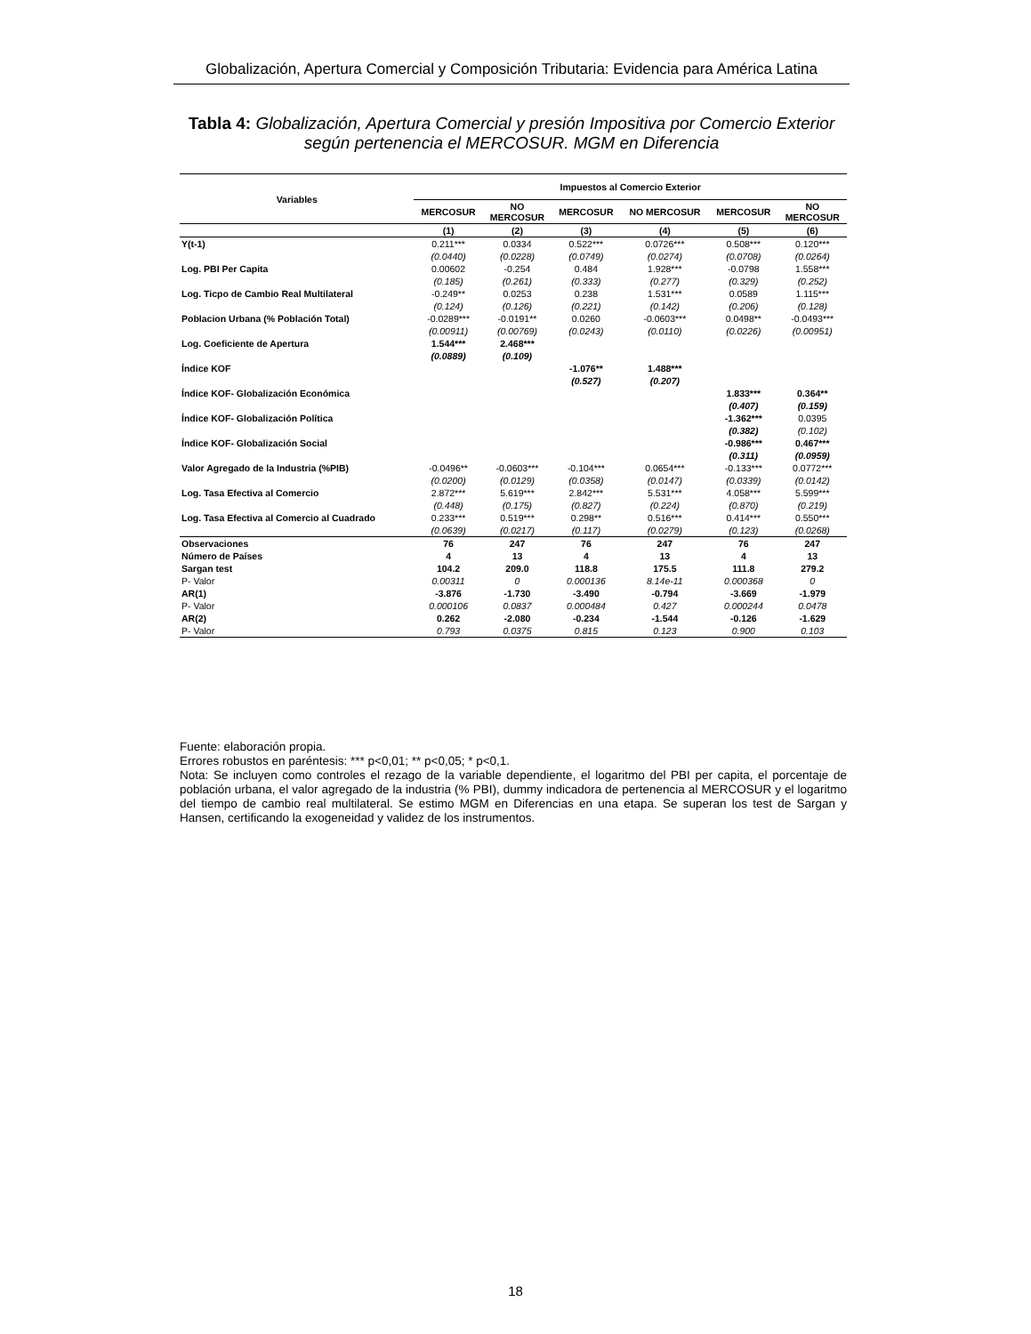Globalización, Apertura Comercial y Composición Tributaria: Evidencia para América Latina
Tabla 4: Globalización, Apertura Comercial y presión Impositiva por Comercio Exterior según pertenencia el MERCOSUR. MGM en Diferencia
| Variables | Impuestos al Comercio Exterior | | | | | |
| --- | --- | --- | --- | --- | --- | --- |
| | MERCOSUR | NO MERCOSUR | MERCOSUR | NO MERCOSUR | MERCOSUR | NO MERCOSUR |
| | (1) | (2) | (3) | (4) | (5) | (6) |
| Y(t-1) | 0.211*** | 0.0334 | 0.522*** | 0.0726*** | 0.508*** | 0.120*** |
| | (0.0440) | (0.0228) | (0.0749) | (0.0274) | (0.0708) | (0.0264) |
| Log. PBI Per Capita | 0.00602 | -0.254 | 0.484 | 1.928*** | -0.0798 | 1.558*** |
| | (0.185) | (0.261) | (0.333) | (0.277) | (0.329) | (0.252) |
| Log. Ticpo de Cambio Real Multilateral | -0.249** | 0.0253 | 0.238 | 1.531*** | 0.0589 | 1.115*** |
| | (0.124) | (0.126) | (0.221) | (0.142) | (0.206) | (0.128) |
| Poblacion Urbana (% Población Total) | -0.0289*** | -0.0191** | 0.0260 | -0.0603*** | 0.0498** | -0.0493*** |
| | (0.00911) | (0.00769) | (0.0243) | (0.0110) | (0.0226) | (0.00951) |
| Log. Coeficiente de Apertura | 1.544*** | 2.468*** | | | | |
| | (0.0889) | (0.109) | | | | |
| Índice KOF | | | -1.076** | 1.488*** | | |
| | | | (0.527) | (0.207) | | |
| Índice KOF- Globalización Económica | | | | | 1.833*** | 0.364** |
| | | | | | (0.407) | (0.159) |
| Índice KOF- Globalización Política | | | | | -1.362*** | 0.0395 |
| | | | | | (0.382) | (0.102) |
| Índice KOF- Globalización Social | | | | | -0.986*** | 0.467*** |
| | | | | | (0.311) | (0.0959) |
| Valor Agregado de la Industria (%PIB) | -0.0496** | -0.0603*** | -0.104*** | 0.0654*** | -0.133*** | 0.0772*** |
| | (0.0200) | (0.0129) | (0.0358) | (0.0147) | (0.0339) | (0.0142) |
| Log. Tasa Efectiva al Comercio | 2.872*** | 5.619*** | 2.842*** | 5.531*** | 4.058*** | 5.599*** |
| | (0.448) | (0.175) | (0.827) | (0.224) | (0.870) | (0.219) |
| Log. Tasa Efectiva al Comercio al Cuadrado | 0.233*** | 0.519*** | 0.298** | 0.516*** | 0.414*** | 0.550*** |
| | (0.0639) | (0.0217) | (0.117) | (0.0279) | (0.123) | (0.0268) |
| Observaciones | 76 | 247 | 76 | 247 | 76 | 247 |
| Número de Países | 4 | 13 | 4 | 13 | 4 | 13 |
| Sargan test | 104.2 | 209.0 | 118.8 | 175.5 | 111.8 | 279.2 |
| P- Valor | 0.00311 | 0 | 0.000136 | 8.14e-11 | 0.000368 | 0 |
| AR(1) | -3.876 | -1.730 | -3.490 | -0.794 | -3.669 | -1.979 |
| P- Valor | 0.000106 | 0.0837 | 0.000484 | 0.427 | 0.000244 | 0.0478 |
| AR(2) | 0.262 | -2.080 | -0.234 | -1.544 | -0.126 | -1.629 |
| P- Valor | 0.793 | 0.0375 | 0.815 | 0.123 | 0.900 | 0.103 |
Fuente: elaboración propia.
Errores robustos en paréntesis: *** p<0,01; ** p<0,05; * p<0,1.
Nota: Se incluyen como controles el rezago de la variable dependiente, el logaritmo del PBI per capita, el porcentaje de población urbana, el valor agregado de la industria (% PBI), dummy indicadora de pertenencia al MERCOSUR y el logaritmo del tiempo de cambio real multilateral. Se estimo MGM en Diferencias en una etapa. Se superan los test de Sargan y Hansen, certificando la exogeneidad y validez de los instrumentos.
18